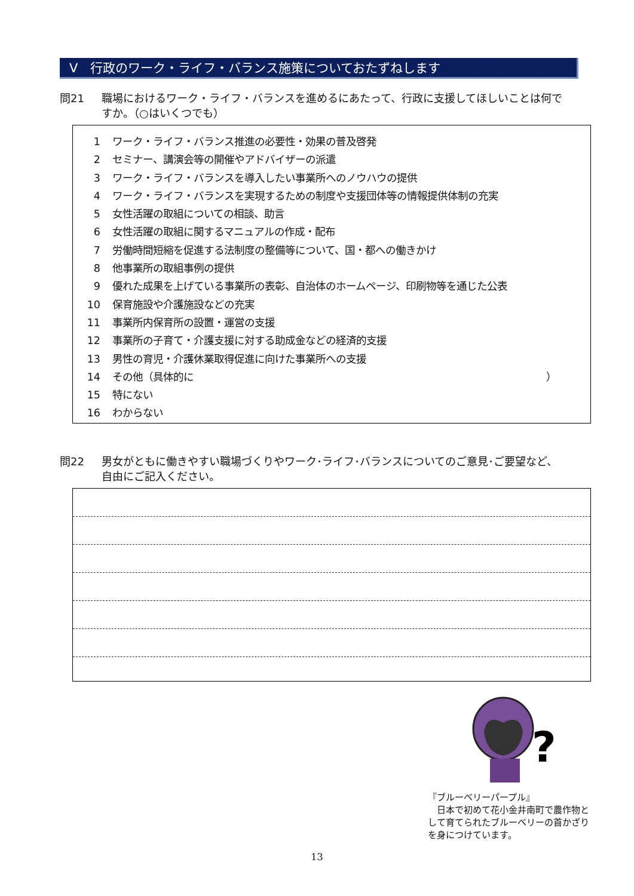Ⅴ　行政のワーク・ライフ・バランス施策についておたずねします
問21 職場におけるワーク・ライフ・バランスを進めるにあたって、行政に支援してほしいことは何で
すか。（○はいくつでも）
1 ワーク・ライフ・バランス推進の必要性・効果の普及啓発
2 セミナー、講演会等の開催やアドバイザーの派遣
3 ワーク・ライフ・バランスを導入したい事業所へのノウハウの提供
4 ワーク・ライフ・バランスを実現するための制度や支援団体等の情報提供体制の充実
5 女性活躍の取組についての相談、助言
6 女性活躍の取組に関するマニュアルの作成・配布
7 労働時間短縮を促進する法制度の整備等について、国・都への働きかけ
8 他事業所の取組事例の提供
9 優れた成果を上げている事業所の表彰、自治体のホームページ、印刷物等を通じた公表
10 保育施設や介護施設などの充実
11 事業所内保育所の設置・運営の支援
12 事業所の子育て・介護支援に対する助成金などの経済的支援
13 男性の育児・介護休業取得促進に向けた事業所への支援
14 その他（具体的に ）
15 特にない
16 わからない
問22 男女がともに働きやすい職場づくりやワーク･ライフ･バランスについてのご意見･ご要望など、
自由にご記入ください。
?
『ブルーベリーパープル』
　日本で初めて花小金井南町で農作物として育てられたブルーベリーの首かざりを身につけています。
13